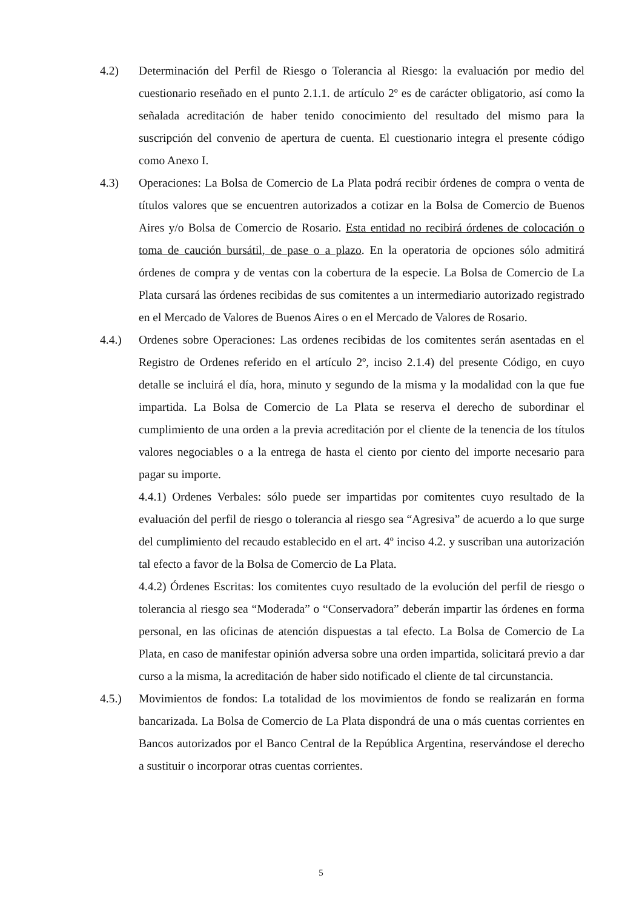4.2) Determinación del Perfil de Riesgo o Tolerancia al Riesgo: la evaluación por medio del cuestionario reseñado en el punto 2.1.1. de artículo 2º es de carácter obligatorio, así como la señalada acreditación de haber tenido conocimiento del resultado del mismo para la suscripción del convenio de apertura de cuenta. El cuestionario integra el presente código como Anexo I.
4.3) Operaciones: La Bolsa de Comercio de La Plata podrá recibir órdenes de compra o venta de títulos valores que se encuentren autorizados a cotizar en la Bolsa de Comercio de Buenos Aires y/o Bolsa de Comercio de Rosario. Esta entidad no recibirá órdenes de colocación o toma de caución bursátil, de pase o a plazo. En la operatoria de opciones sólo admitirá órdenes de compra y de ventas con la cobertura de la especie. La Bolsa de Comercio de La Plata cursará las órdenes recibidas de sus comitentes a un intermediario autorizado registrado en el Mercado de Valores de Buenos Aires o en el Mercado de Valores de Rosario.
4.4.) Ordenes sobre Operaciones: Las ordenes recibidas de los comitentes serán asentadas en el Registro de Ordenes referido en el artículo 2º, inciso 2.1.4) del presente Código, en cuyo detalle se incluirá el día, hora, minuto y segundo de la misma y la modalidad con la que fue impartida. La Bolsa de Comercio de La Plata se reserva el derecho de subordinar el cumplimiento de una orden a la previa acreditación por el cliente de la tenencia de los títulos valores negociables o a la entrega de hasta el ciento por ciento del importe necesario para pagar su importe.
4.4.1) Ordenes Verbales: sólo puede ser impartidas por comitentes cuyo resultado de la evaluación del perfil de riesgo o tolerancia al riesgo sea “Agresiva” de acuerdo a lo que surge del cumplimiento del recaudo establecido en el art. 4º inciso 4.2. y suscriban una autorización tal efecto a favor de la Bolsa de Comercio de La Plata.
4.4.2) Órdenes Escritas: los comitentes cuyo resultado de la evolución del perfil de riesgo o tolerancia al riesgo sea “Moderada” o “Conservadora” deberán impartir las órdenes en forma personal, en las oficinas de atención dispuestas a tal efecto. La Bolsa de Comercio de La Plata, en caso de manifestar opinión adversa sobre una orden impartida, solicitará previo a dar curso a la misma, la acreditación de haber sido notificado el cliente de tal circunstancia.
4.5.) Movimientos de fondos: La totalidad de los movimientos de fondo se realizarán en forma bancarizada. La Bolsa de Comercio de La Plata dispondrá de una o más cuentas corrientes en Bancos autorizados por el Banco Central de la República Argentina, reservándose el derecho a sustituir o incorporar otras cuentas corrientes.
5